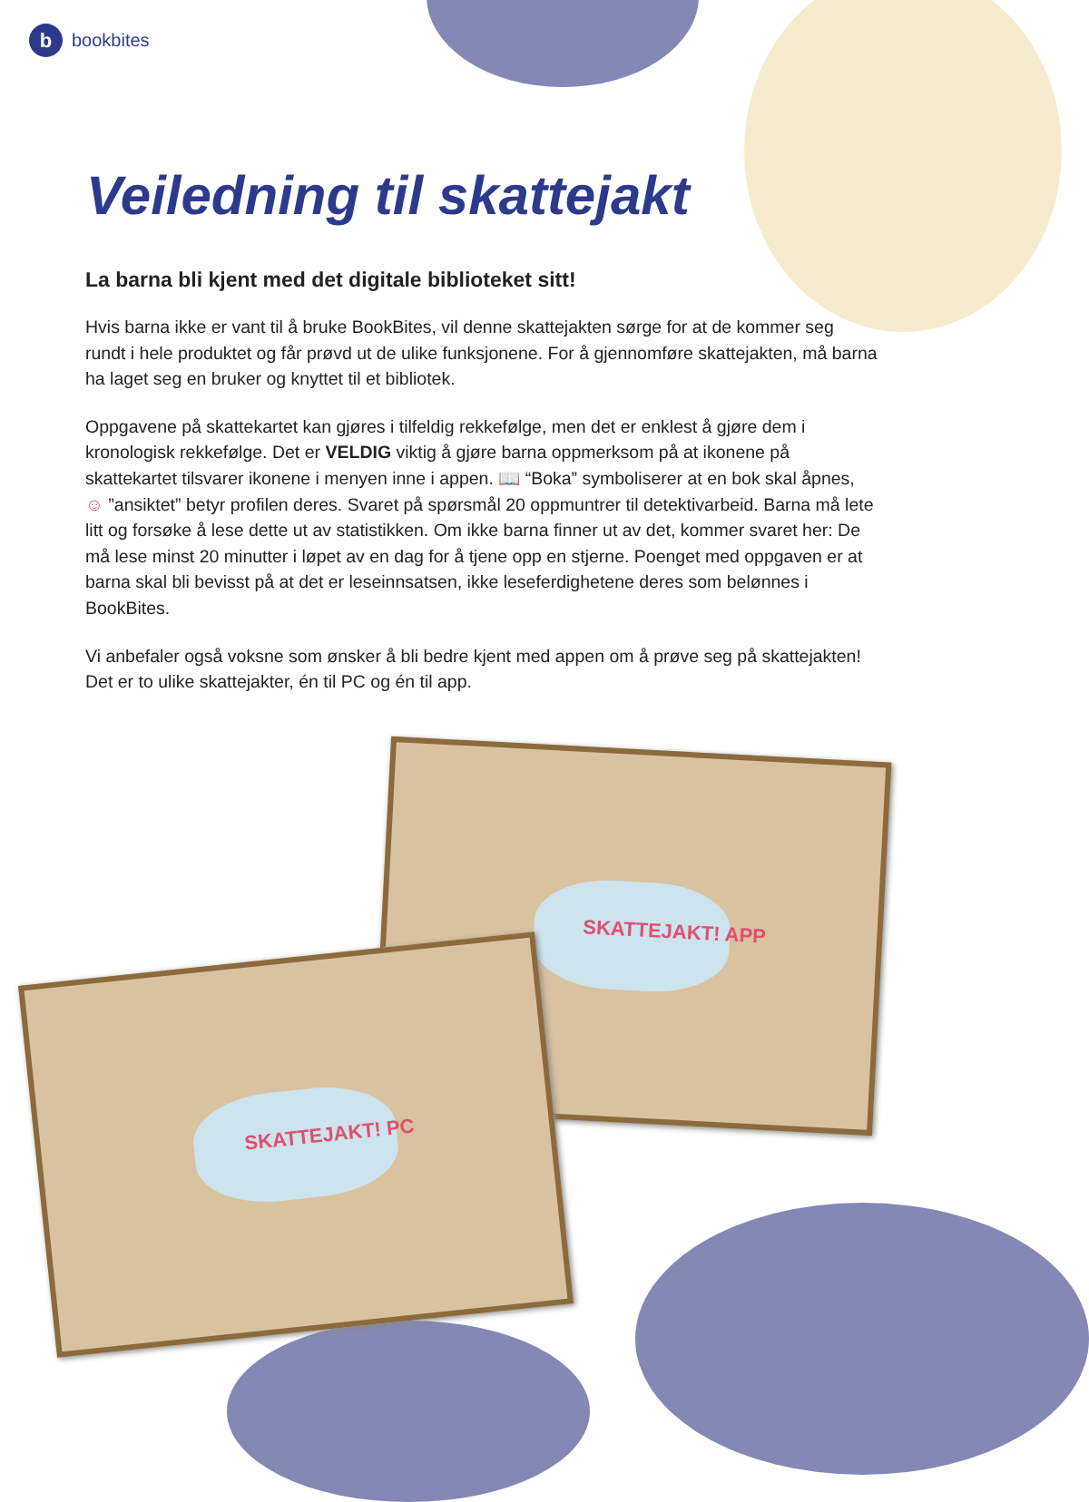bbookbites
Veiledning til skattejakt
La barna bli kjent med det digitale biblioteket sitt!
Hvis barna ikke er vant til å bruke BookBites, vil denne skattejakten sørge for at de kommer seg rundt i hele produktet og får prøvd ut de ulike funksjonene. For å gjennomføre skattejakten, må barna ha laget seg en bruker og knyttet til et bibliotek.
Oppgavene på skattekartet kan gjøres i tilfeldig rekkefølge, men det er enklest å gjøre dem i kronologisk rekkefølge. Det er VELDIG viktig å gjøre barna oppmerksom på at ikonene på skattekartet tilsvarer ikonene i menyen inne i appen. 📖 “Boka” symboliserer at en bok skal åpnes, ☺ ”ansiktet” betyr profilen deres. Svaret på spørsmål 20 oppmuntrer til detektivarbeid. Barna må lete litt og forsøke å lese dette ut av statistikken. Om ikke barna finner ut av det, kommer svaret her: De må lese minst 20 minutter i løpet av en dag for å tjene opp en stjerne. Poenget med oppgaven er at barna skal bli bevisst på at det er leseinnsatsen, ikke leseferdighetene deres som belønnes i BookBites.
Vi anbefaler også voksne som ønsker å bli bedre kjent med appen om å prøve seg på skattejakten! Det er to ulike skattejakter, én til PC og én til app.
SKATTEJAKT! APP
SKATTEJAKT! PC